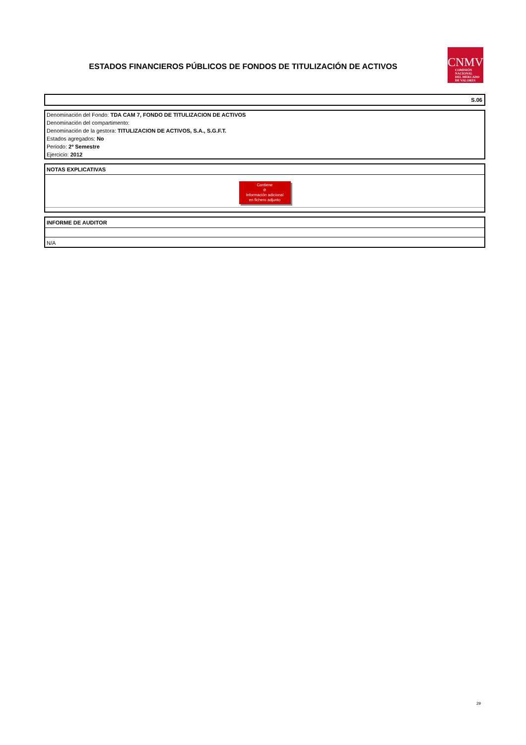ESTADOS FINANCIEROS PÚBLICOS DE FONDOS DE TITULIZACIÓN DE ACTIVOS
CNMV
COMISIÓN
NACIONAL
DEL MERCADO
DE VALORES
S.06
Denominación del Fondo: TDA CAM 7, FONDO DE TITULIZACION DE ACTIVOS
Denominación del compartimento:
Denominación de la gestora: TITULIZACION DE ACTIVOS, S.A., S.G.F.T.
Estados agregados: No
Periodo: 2º Semestre
Ejercicio: 2012
NOTAS EXPLICATIVAS
Contiene
⊘
Información adicional
en fichero adjunto
INFORME DE AUDITOR
N/A
29